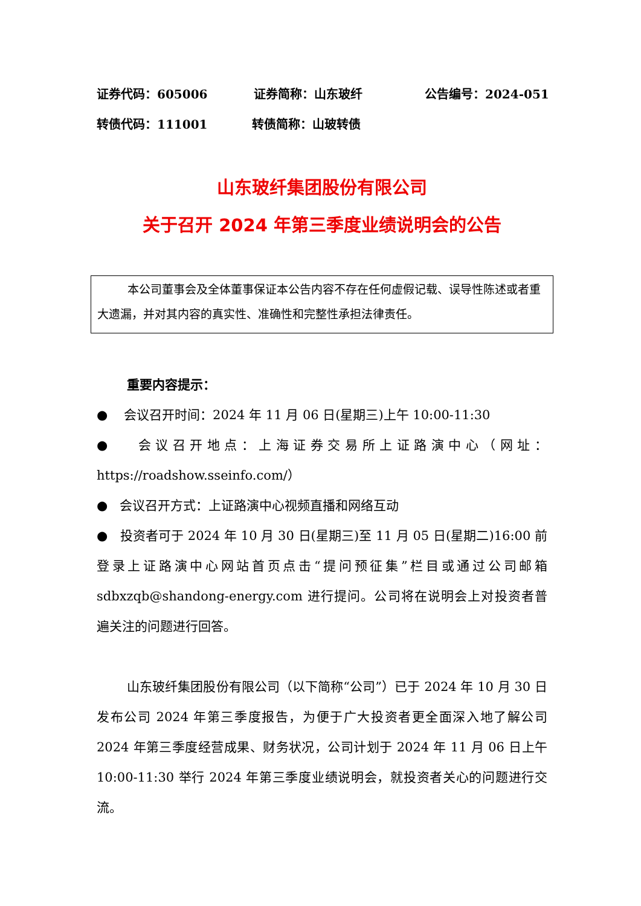证券代码：605006 证券简称：山东玻纤 公告编号：2024-051
转债代码：111001 转债简称：山玻转债
山东玻纤集团股份有限公司
关于召开 2024 年第三季度业绩说明会的公告
本公司董事会及全体董事保证本公告内容不存在任何虚假记载、误导性陈述或者重大遗漏，并对其内容的真实性、准确性和完整性承担法律责任。
重要内容提示：
● 会议召开时间：2024 年 11 月 06 日(星期三)上午 10:00-11:30
● 会议召开地点：上海证券交易所上证路演中心（网址：https://roadshow.sseinfo.com/）
● 会议召开方式：上证路演中心视频直播和网络互动
● 投资者可于 2024 年 10 月 30 日(星期三)至 11 月 05 日(星期二)16:00 前登录上证路演中心网站首页点击“提问预征集”栏目或通过公司邮箱 sdbxzqb@shandong-energy.com 进行提问。公司将在说明会上对投资者普遍关注的问题进行回答。
山东玻纤集团股份有限公司（以下简称“公司”）已于 2024 年 10 月 30 日发布公司 2024 年第三季度报告，为便于广大投资者更全面深入地了解公司 2024 年第三季度经营成果、财务状况，公司计划于 2024 年 11 月 06 日上午 10:00-11:30 举行 2024 年第三季度业绩说明会，就投资者关心的问题进行交流。